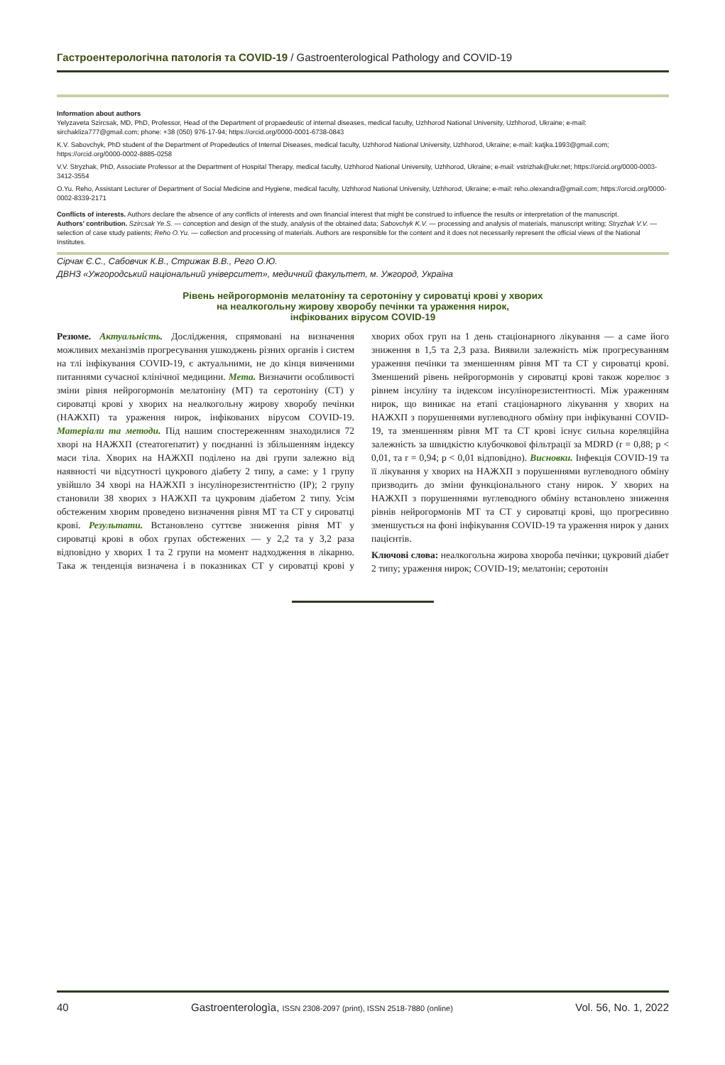Гастроентерологічна патологія та COVID-19 / Gastroenterological Pathology and COVID-19
Information about authors
Yelyzaveta Szircsak, MD, PhD, Professor, Head of the Department of propaedeutic of internal diseases, medical faculty, Uzhhorod National University, Uzhhorod, Ukraine; e-mail: sirchakliza777@gmail.com; phone: +38 (050) 976-17-94; https://orcid.org/0000-0001-6738-0843
K.V. Sabovchyk, PhD student of the Department of Propedeutics of Internal Diseases, medical faculty, Uzhhorod National University, Uzhhorod, Ukraine; e-mail: katjka.1993@gmail.com; https://orcid.org/0000-0002-8885-0258
V.V. Stryzhak, PhD, Associate Professor at the Department of Hospital Therapy, medical faculty, Uzhhorod National University, Uzhhorod, Ukraine; e-mail: vstrizhak@ukr.net; https://orcid.org/0000-0003-3412-3554
O.Yu. Reho, Assistant Lecturer of Department of Social Medicine and Hygiene, medical faculty, Uzhhorod National University, Uzhhorod, Ukraine; e-mail: reho.olexandra@gmail.com; https://orcid.org/0000-0002-8339-2171
Conflicts of interests. Authors declare the absence of any conflicts of interests and own financial interest that might be construed to influence the results or interpretation of the manuscript.
Authors’ contribution. Szircsak Ye.S. — conception and design of the study, analysis of the obtained data; Sabovchyk K.V. — processing and analysis of materials, manuscript writing; Stryzhak V.V. — selection of case study patients; Reho O.Yu. — collection and processing of materials. Authors are responsible for the content and it does not necessarily represent the official views of the National Institutes.
Сірчак Є.С., Сабовчик К.В., Стрижак В.В., Рего О.Ю.
ДВНЗ «Ужгородський національний університет», медичний факультет, м. Ужгород, Україна
Рівень нейрогормонів мелатоніну та серотоніну у сироватці крові у хворих
на неалкогольну жирову хворобу печінки та ураження нирок,
інфікованих вірусом COVID-19
Резюме. Актуальність. Дослідження, спрямовані на визначення можливих механізмів прогресування ушкоджень різних органів і систем на тлі інфікування COVID-19, є актуальними, не до кінця вивченими питаннями сучасної клінічної медицини. Мета. Визначити особливості зміни рівня нейрогормонів мелатоніну (МТ) та серотоніну (СТ) у сироватці крові у хворих на неалкогольну жирову хворобу печінки (НАЖХП) та ураження нирок, інфікованих вірусом COVID-19. Матеріали та методи. Під нашим спостереженням знаходилися 72 хворі на НАЖХП (стеатогепатит) у поєднанні із збільшенням індексу маси тіла. Хворих на НАЖХП поділено на дві групи залежно від наявності чи відсутності цукрового діабету 2 типу, а саме: у 1 групу увійшло 34 хворі на НАЖХП з інсулінорезистентністю (ІР); 2 групу становили 38 хворих з НАЖХП та цукровим діабетом 2 типу. Усім обстеженим хворим проведено визначення рівня МТ та СТ у сироватці крові. Результати. Встановлено суттєве зниження рівня МТ у сироватці крові в обох групах обстежених — у 2,2 та у 3,2 раза відповідно у хворих 1 та 2 групи на момент надходження в лікарню. Така ж тенденція визначена і в показниках СТ у сироватці крові у хворих обох груп на 1 день стаціонарного лікування — а саме його зниження в 1,5 та 2,3 раза. Виявили залежність між прогресуванням ураження печінки та зменшенням рівня МТ та СТ у сироватці крові. Зменшений рівень нейрогормонів у сироватці крові також корелює з рівнем інсуліну та індексом інсулінорезистентності. Між ураженням нирок, що виникає на етапі стаціонарного лікування у хворих на НАЖХП з порушеннями вуглеводного обміну при інфікуванні COVID-19, та зменшенням рівня МТ та СТ крові існує сильна кореляційна залежність за швидкістю клубочкової фільтрації за MDRD (r = 0,88; p < 0,01, та r = 0,94; p < 0,01 відповідно). Висновки. Інфекція COVID-19 та її лікування у хворих на НАЖХП з порушеннями вуглеводного обміну призводить до зміни функціонального стану нирок. У хворих на НАЖХП з порушеннями вуглеводного обміну встановлено зниження рівнів нейрогормонів МТ та СТ у сироватці крові, що прогресивно зменшується на фоні інфікування COVID-19 та ураження нирок у даних пацієнтів.
Ключові слова: неалкогольна жирова хвороба печінки; цукровий діабет 2 типу; ураження нирок; COVID-19; мелатонін; серотонін
40 Gastroenterologìa, ISSN 2308-2097 (print), ISSN 2518-7880 (online) Vol. 56, No. 1, 2022